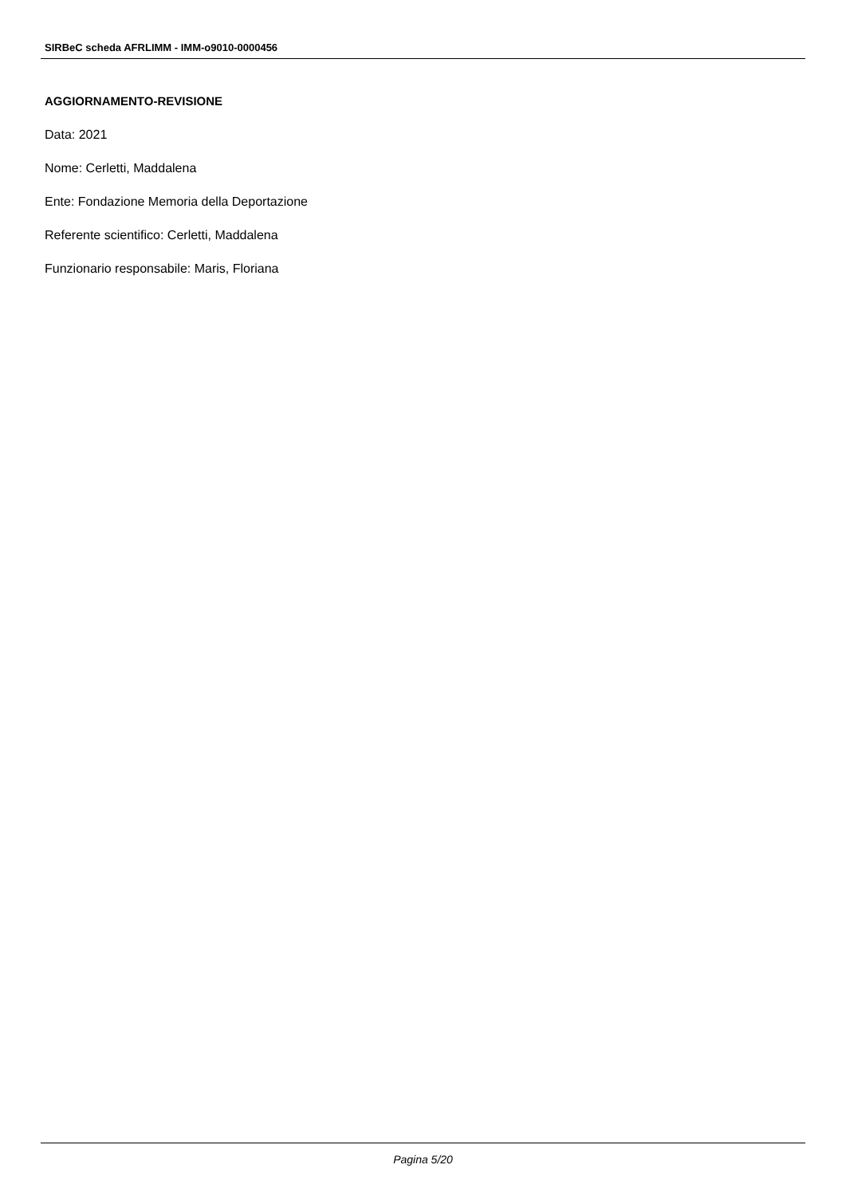SIRBeC scheda AFRLIMM - IMM-o9010-0000456
AGGIORNAMENTO-REVISIONE
Data: 2021
Nome: Cerletti, Maddalena
Ente: Fondazione Memoria della Deportazione
Referente scientifico: Cerletti, Maddalena
Funzionario responsabile: Maris, Floriana
Pagina 5/20